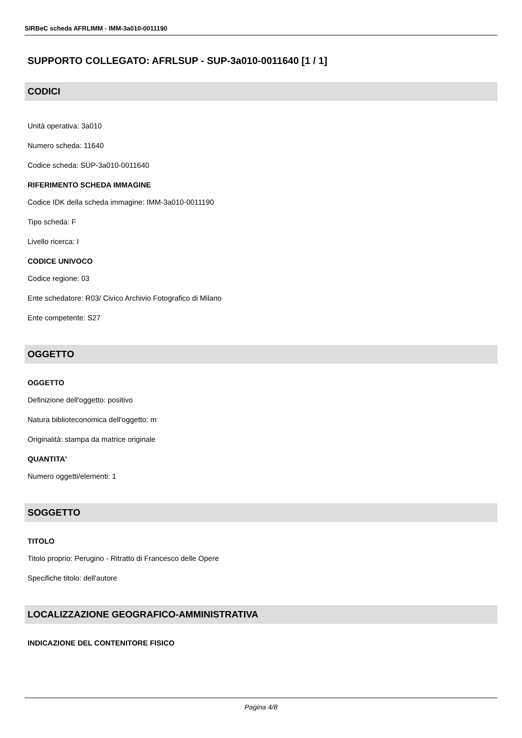SIRBeC scheda AFRLIMM - IMM-3a010-0011190
SUPPORTO COLLEGATO: AFRLSUP - SUP-3a010-0011640 [1 / 1]
CODICI
Unità operativa: 3a010
Numero scheda: 11640
Codice scheda: SUP-3a010-0011640
RIFERIMENTO SCHEDA IMMAGINE
Codice IDK della scheda immagine: IMM-3a010-0011190
Tipo scheda: F
Livello ricerca: I
CODICE UNIVOCO
Codice regione: 03
Ente schedatore: R03/ Civico Archivio Fotografico di Milano
Ente competente: S27
OGGETTO
OGGETTO
Definizione dell'oggetto: positivo
Natura biblioteconomica dell'oggetto: m
Originalità: stampa da matrice originale
QUANTITA'
Numero oggetti/elementi: 1
SOGGETTO
TITOLO
Titolo proprio: Perugino - Ritratto di Francesco delle Opere
Specifiche titolo: dell'autore
LOCALIZZAZIONE GEOGRAFICO-AMMINISTRATIVA
INDICAZIONE DEL CONTENITORE FISICO
Pagina 4/8